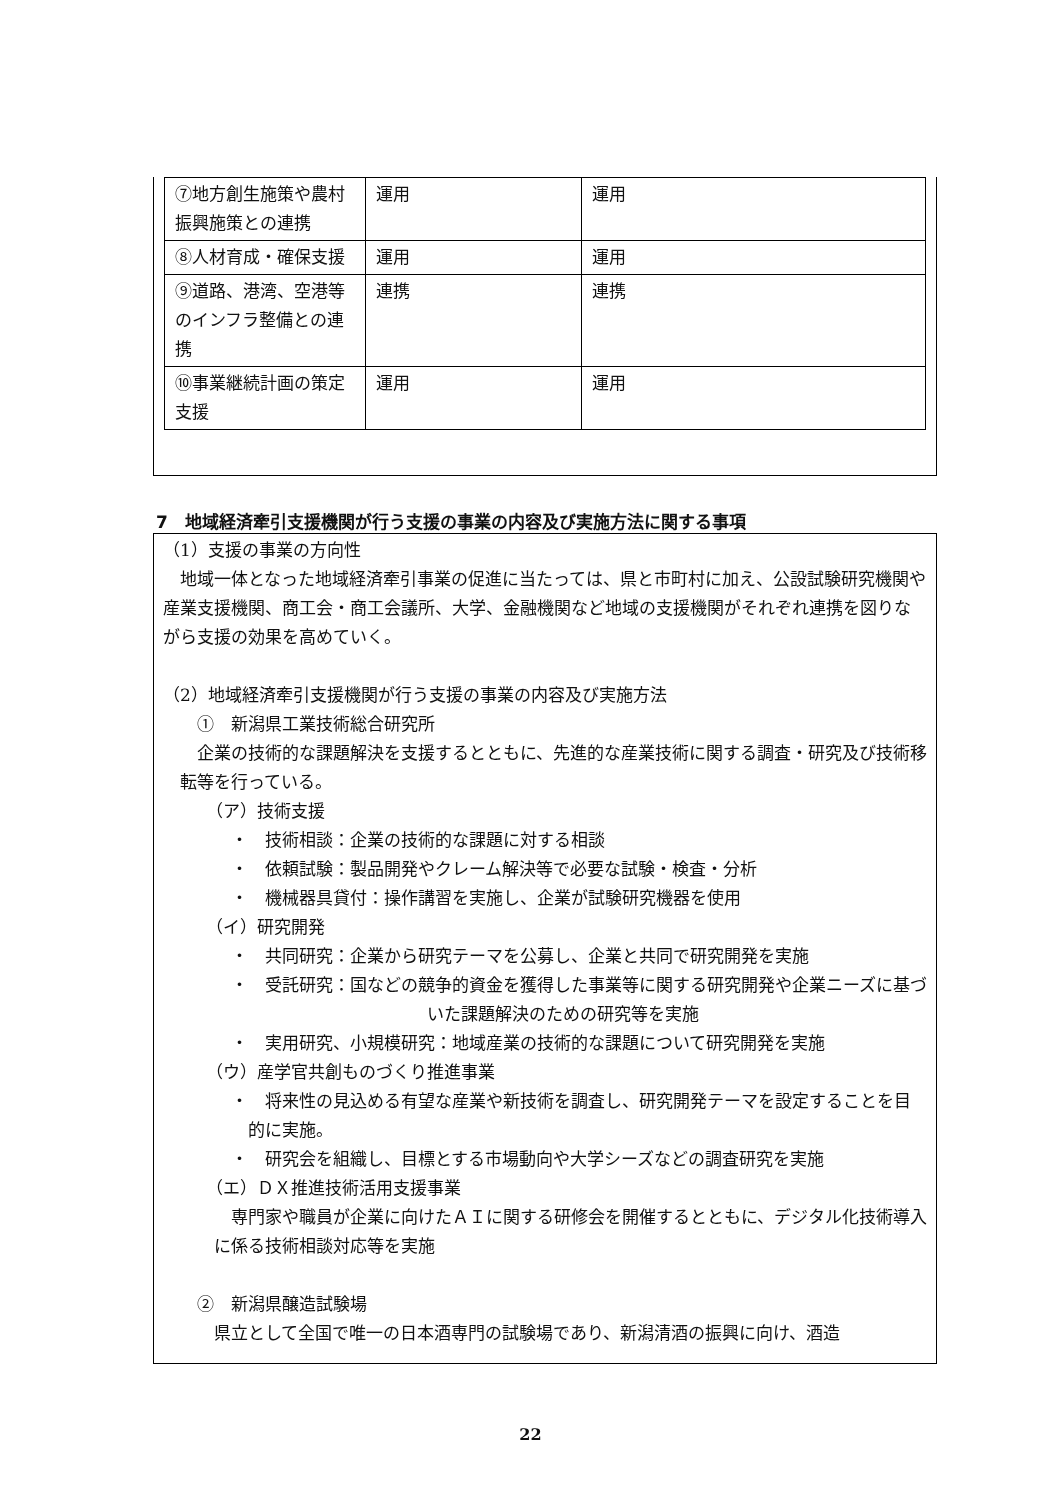| ⑦地方創生施策や農村振興施策との連携 | 運用 | 運用 |
| ⑧人材育成・確保支援 | 運用 | 運用 |
| ⑨道路、港湾、空港等のインフラ整備との連携 | 連携 | 連携 |
| ⑩事業継続計画の策定支援 | 運用 | 運用 |
7　地域経済牽引支援機関が行う支援の事業の内容及び実施方法に関する事項
（1）支援の事業の方向性
地域一体となった地域経済牽引事業の促進に当たっては、県と市町村に加え、公設試験研究機関や産業支援機関、商工会・商工会議所、大学、金融機関など地域の支援機関がそれぞれ連携を図りながら支援の効果を高めていく。
（2）地域経済牽引支援機関が行う支援の事業の内容及び実施方法
①　新潟県工業技術総合研究所
企業の技術的な課題解決を支援するとともに、先進的な産業技術に関する調査・研究及び技術移転等を行っている。
（ア）技術支援
・　技術相談：企業の技術的な課題に対する相談
・　依頼試験：製品開発やクレーム解決等で必要な試験・検査・分析
・　機械器具貸付：操作講習を実施し、企業が試験研究機器を使用
（イ）研究開発
・　共同研究：企業から研究テーマを公募し、企業と共同で研究開発を実施
・　受託研究：国などの競争的資金を獲得した事業等に関する研究開発や企業ニーズに基づいた課題解決のための研究等を実施
・　実用研究、小規模研究：地域産業の技術的な課題について研究開発を実施
（ウ）産学官共創ものづくり推進事業
・　将来性の見込める有望な産業や新技術を調査し、研究開発テーマを設定することを目的に実施。
・　研究会を組織し、目標とする市場動向や大学シーズなどの調査研究を実施
（エ）ＤＸ推進技術活用支援事業
専門家や職員が企業に向けたＡＩに関する研修会を開催するとともに、デジタル化技術導入に係る技術相談対応等を実施
②　新潟県醸造試験場
県立として全国で唯一の日本酒専門の試験場であり、新潟清酒の振興に向け、酒造
22